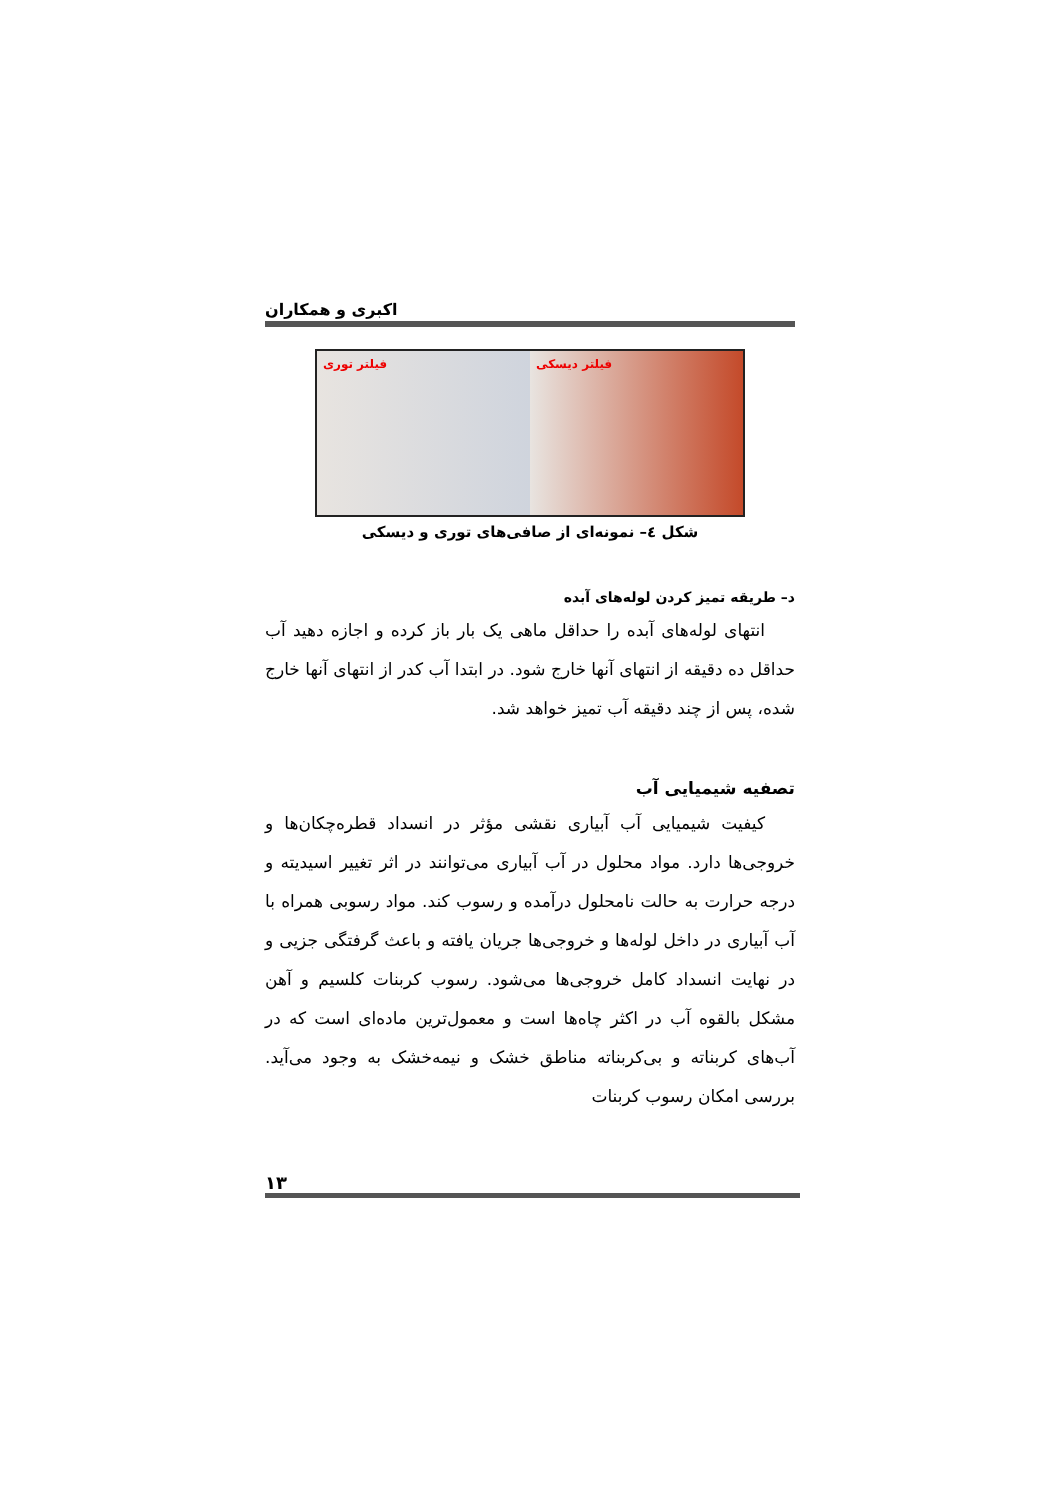اکبری و همکاران
فیلتر توری
فیلتر دیسکی
شکل ٤– نمونه‌ای از صافی‌های توری و دیسکی
د– طریقه تمیز کردن لوله‌های آبده
انتهای لوله‌های آبده را حداقل ماهی یک بار باز کرده و اجازه دهید آب حداقل ده دقیقه از انتهای آنها خارج شود. در ابتدا آب کدر از انتهای آنها خارج شده، پس از چند دقیقه آب تمیز خواهد شد.
تصفیه شیمیایی آب
کیفیت شیمیایی آب آبیاری نقشی مؤثر در انسداد قطره‌چکان‌ها و خروجی‌ها دارد. مواد محلول در آب آبیاری می‌توانند در اثر تغییر اسیدیته و درجه حرارت به حالت نامحلول درآمده و رسوب کند. مواد رسوبی همراه با آب آبیاری در داخل لوله‌ها و خروجی‌ها جریان یافته و باعث گرفتگی جزیی و در نهایت انسداد کامل خروجی‌ها می‌شود. رسوب کربنات کلسیم و آهن مشکل بالقوه آب در اکثر چاه‌ها است و معمول‌ترین ماده‌ای است که در آب‌های کربناته و بی‌کربناته مناطق خشک و نیمه‌خشک به وجود می‌آید. بررسی امکان رسوب کربنات
۱۳